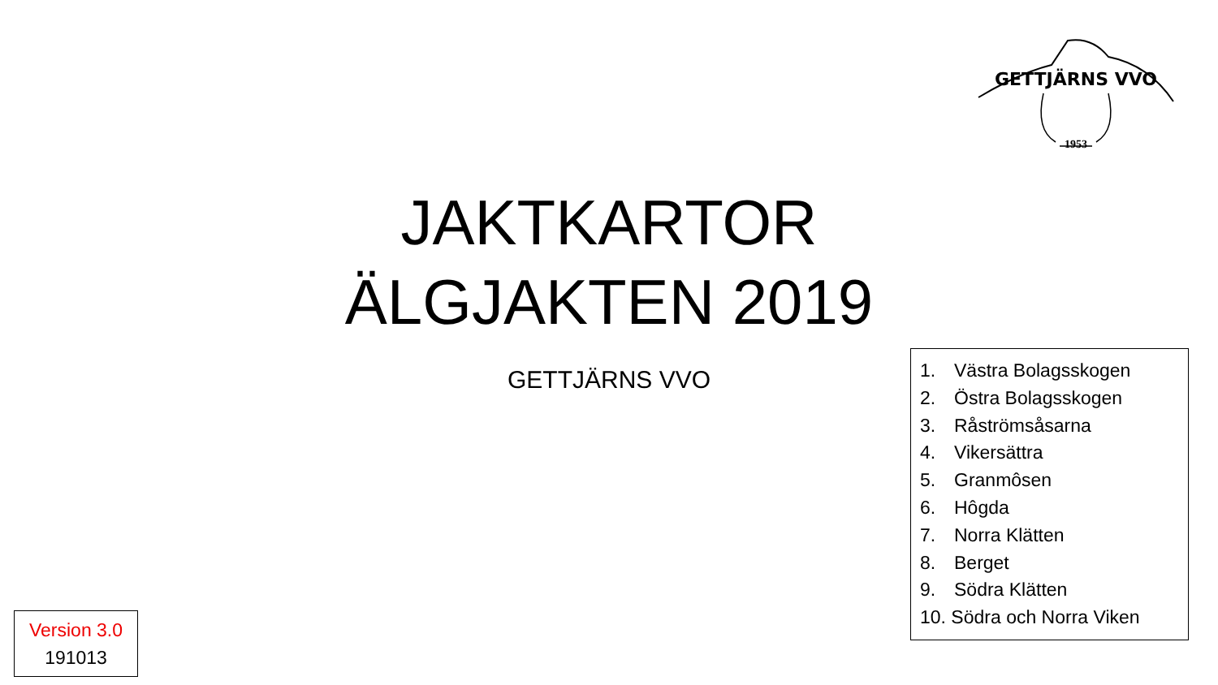GETTJÄRNS VVO
1953
JAKTKARTOR
ÄLGJAKTEN 2019
GETTJÄRNS VVO
1. Västra Bolagsskogen
2. Östra Bolagsskogen
3. Råströmsåsarna
4. Vikersättra
5. Granmôsen
6. Hôgda
7. Norra Klätten
8. Berget
9. Södra Klätten
10. Södra och Norra Viken
Version 3.0
191013